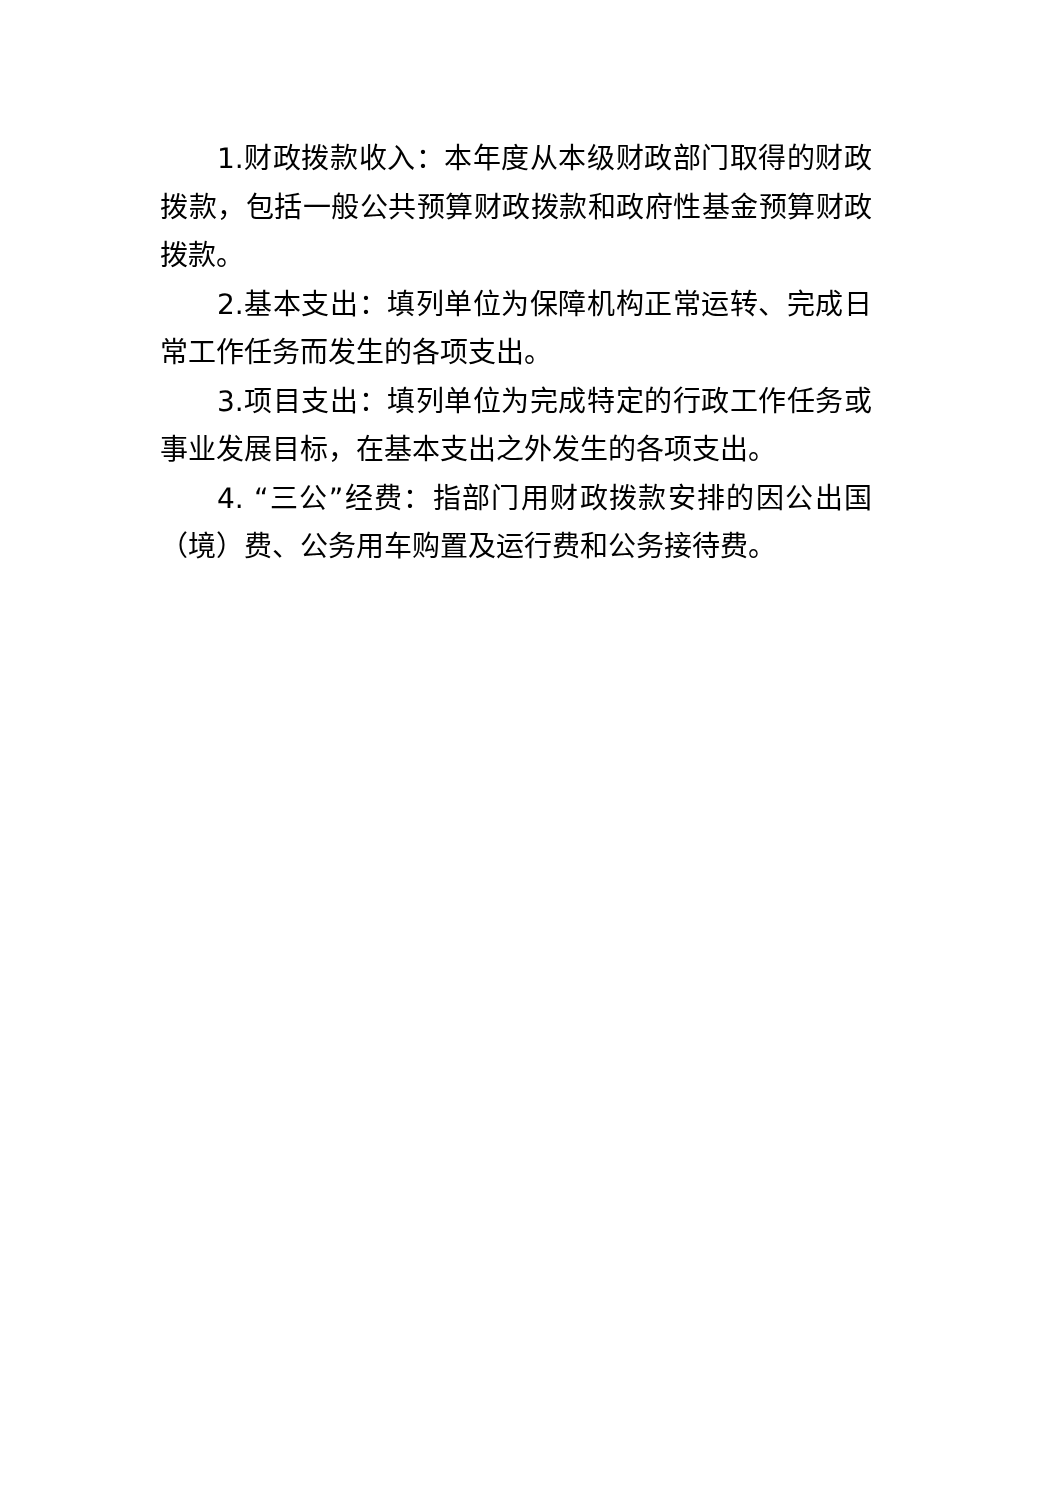1.财政拨款收入：本年度从本级财政部门取得的财政拨款，包括一般公共预算财政拨款和政府性基金预算财政拨款。
2.基本支出：填列单位为保障机构正常运转、完成日常工作任务而发生的各项支出。
3.项目支出：填列单位为完成特定的行政工作任务或事业发展目标，在基本支出之外发生的各项支出。
4. “三公”经费：指部门用财政拨款安排的因公出国（境）费、公务用车购置及运行费和公务接待费。